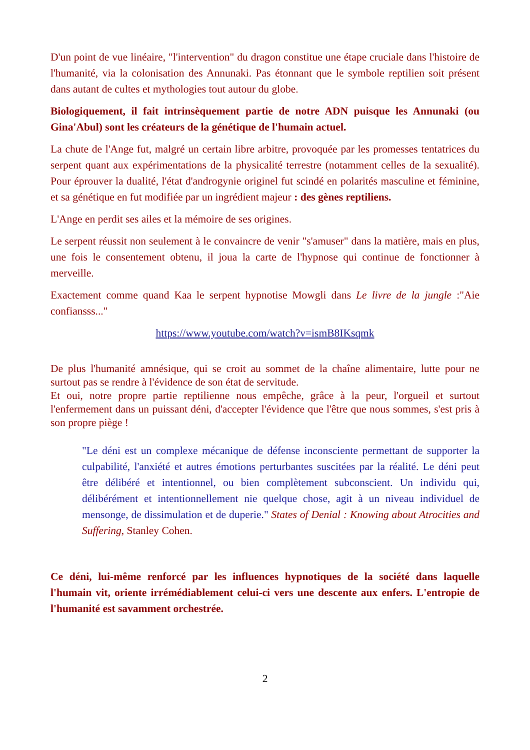D'un point de vue linéaire, "l'intervention" du dragon constitue une étape cruciale dans l'histoire de l'humanité, via la colonisation des Annunaki. Pas étonnant que le symbole reptilien soit présent dans autant de cultes et mythologies tout autour du globe.
Biologiquement, il fait intrinsèquement partie de notre ADN puisque les Annunaki (ou Gina'Abul) sont les créateurs de la génétique de l'humain actuel.
La chute de l'Ange fut, malgré un certain libre arbitre, provoquée par les promesses tentatrices du serpent quant aux expérimentations de la physicalité terrestre (notamment celles de la sexualité). Pour éprouver la dualité, l'état d'androgynie originel fut scindé en polarités masculine et féminine, et sa génétique en fut modifiée par un ingrédient majeur : des gènes reptiliens.
L'Ange en perdit ses ailes et la mémoire de ses origines.
Le serpent réussit non seulement à le convaincre de venir "s'amuser" dans la matière, mais en plus, une fois le consentement obtenu, il joua la carte de l'hypnose qui continue de fonctionner à merveille.
Exactement comme quand Kaa le serpent hypnotise Mowgli dans Le livre de la jungle :"Aie confiansss..."
https://www.youtube.com/watch?v=ismB8IKsqmk
De plus l'humanité amnésique, qui se croit au sommet de la chaîne alimentaire, lutte pour ne surtout pas se rendre à l'évidence de son état de servitude.
Et oui, notre propre partie reptilienne nous empêche, grâce à la peur, l'orgueil et surtout l'enfermement dans un puissant déni, d'accepter l'évidence que l'être que nous sommes, s'est pris à son propre piège !
"Le déni est un complexe mécanique de défense inconsciente permettant de supporter la culpabilité, l'anxiété et autres émotions perturbantes suscitées par la réalité. Le déni peut être délibéré et intentionnel, ou bien complètement subconscient. Un individu qui, délibérément et intentionnellement nie quelque chose, agit à un niveau individuel de mensonge, de dissimulation et de duperie." States of Denial : Knowing about Atrocities and Suffering, Stanley Cohen.
Ce déni, lui-même renforcé par les influences hypnotiques de la société dans laquelle l'humain vit, oriente irrémédiablement celui-ci vers une descente aux enfers. L'entropie de l'humanité est savamment orchestrée.
2